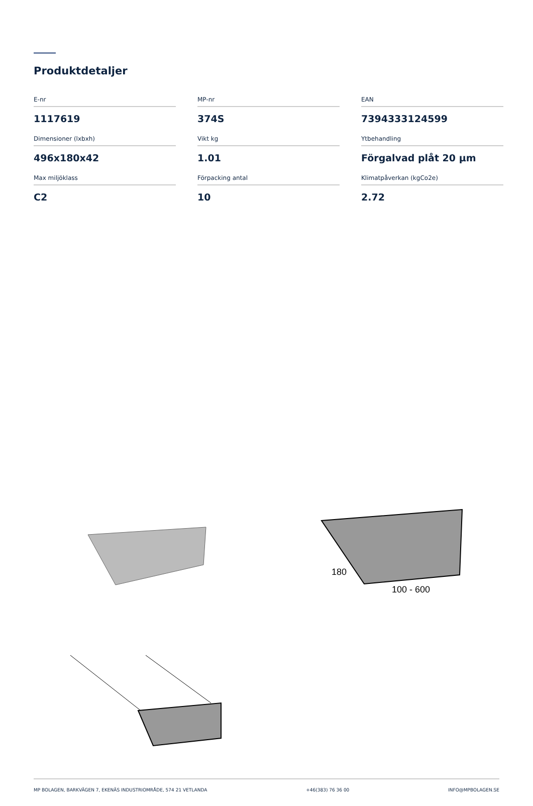Produktdetaljer
E-nr
1117619
MP-nr
374S
EAN
7394333124599
Dimensioner (lxbxh)
496x180x42
Vikt kg
1.01
Ytbehandling
Förgalvad plåt 20 µm
Max miljöklass
C2
Förpacking antal
10
Klimatpåverkan (kgCo2e)
2.72
180
100 - 600
MP BOLAGEN, BARKVÄGEN 7, EKENÄS INDUSTRIOMRÅDE, 574 21 VETLANDA +46(383) 76 36 00 INFO@MPBOLAGEN.SE